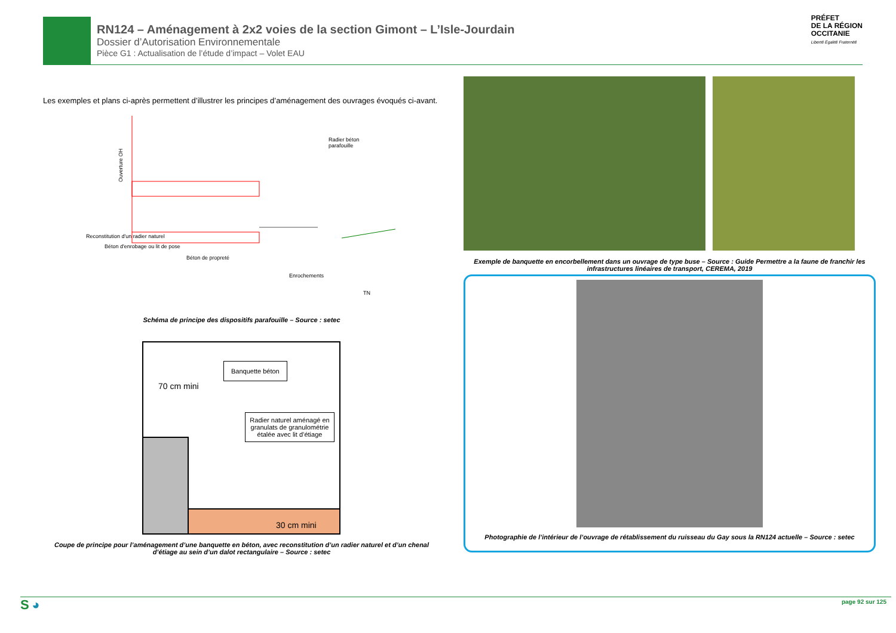RN124 – Aménagement à 2x2 voies de la section Gimont – L’Isle-Jourdain
Dossier d’Autorisation Environnementale
Pièce G1 : Actualisation de l’étude d’impact – Volet EAU
PRÉFET
DE LA RÉGION
OCCITANIE
Liberté Égalité Fraternité
Les exemples et plans ci-après permettent d’illustrer les principes d’aménagement des ouvrages évoqués ci-avant.
Radier béton
parafouille
Reconstitution d'un radier naturel
Béton d'enrobage ou lit de pose
Béton de propreté
Enrochements
TN
Ouverture OH
Schéma de principe des dispositifs parafouille – Source : setec
70 cm mini
Banquette béton
Radier naturel aménagé en granulats de granulométrie étalée avec lit d’étiage
30 cm mini
Coupe de principe pour l’aménagement d’une banquette en béton, avec reconstitution d’un radier naturel et d’un chenal d’étiage au sein d’un dalot rectangulaire – Source : setec
Exemple de banquette en encorbellement dans un ouvrage de type buse – Source : Guide Permettre a la faune de franchir les infrastructures linéaires de transport, CEREMA, 2019
Photographie de l’intérieur de l’ouvrage de rétablissement du ruisseau du Gay sous la RN124 actuelle – Source : setec
S ◕
page 92 sur 125